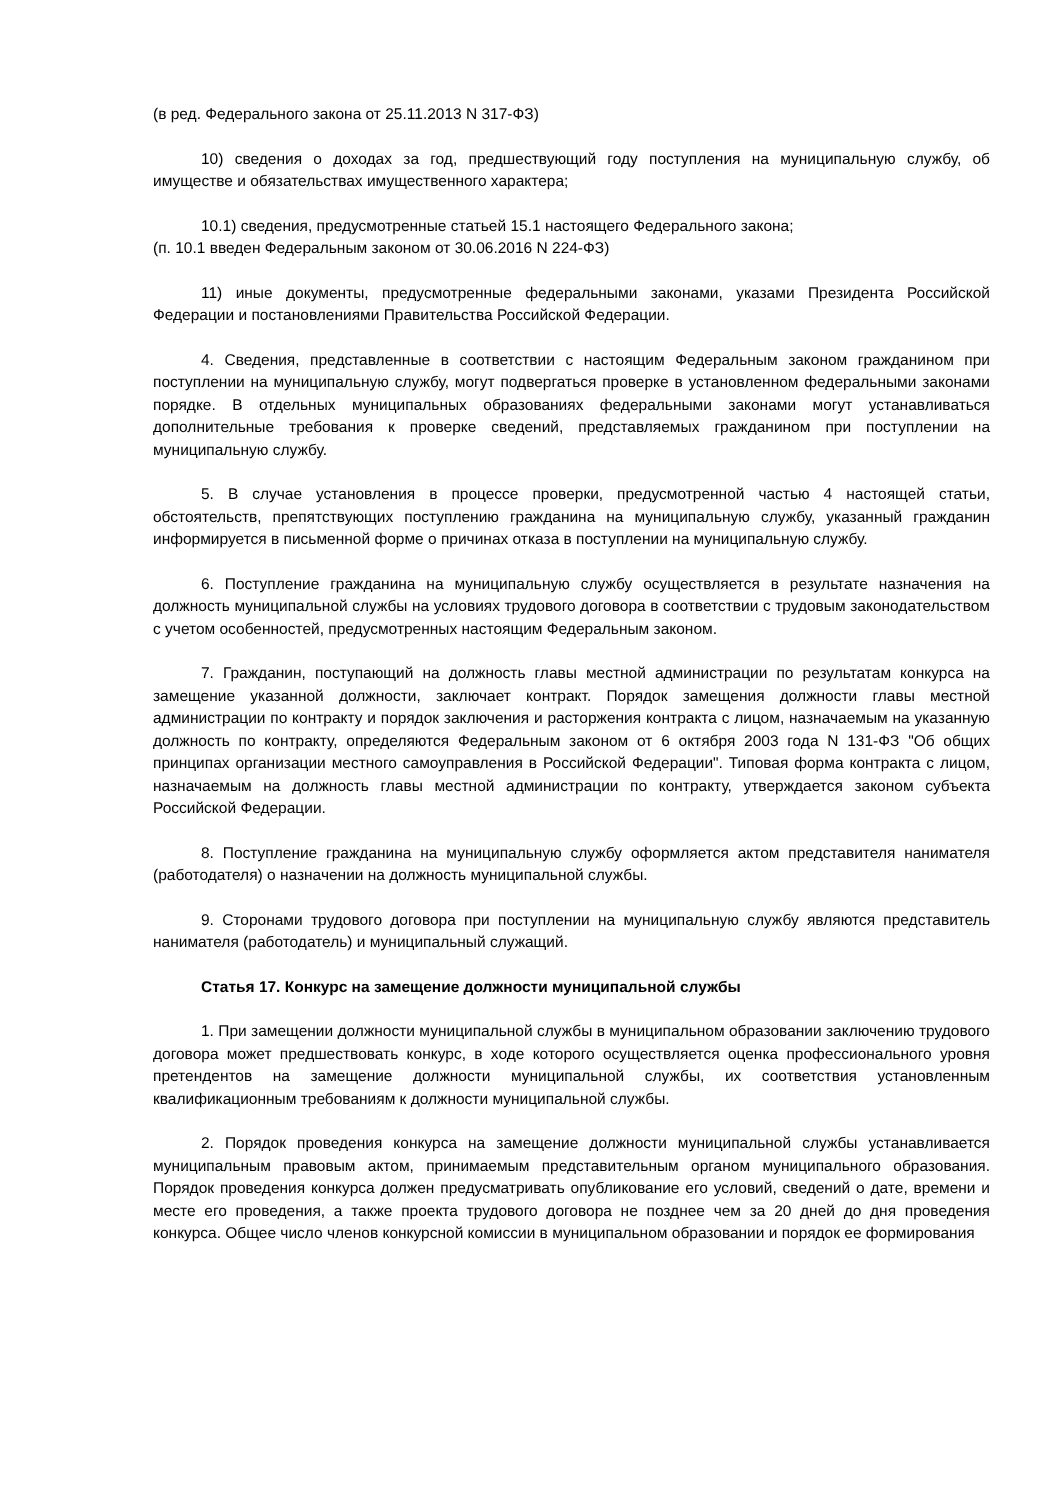(в ред. Федерального закона от 25.11.2013 N 317-ФЗ)
10) сведения о доходах за год, предшествующий году поступления на муниципальную службу, об имуществе и обязательствах имущественного характера;
10.1) сведения, предусмотренные статьей 15.1 настоящего Федерального закона;
(п. 10.1 введен Федеральным законом от 30.06.2016 N 224-ФЗ)
11) иные документы, предусмотренные федеральными законами, указами Президента Российской Федерации и постановлениями Правительства Российской Федерации.
4. Сведения, представленные в соответствии с настоящим Федеральным законом гражданином при поступлении на муниципальную службу, могут подвергаться проверке в установленном федеральными законами порядке. В отдельных муниципальных образованиях федеральными законами могут устанавливаться дополнительные требования к проверке сведений, представляемых гражданином при поступлении на муниципальную службу.
5. В случае установления в процессе проверки, предусмотренной частью 4 настоящей статьи, обстоятельств, препятствующих поступлению гражданина на муниципальную службу, указанный гражданин информируется в письменной форме о причинах отказа в поступлении на муниципальную службу.
6. Поступление гражданина на муниципальную службу осуществляется в результате назначения на должность муниципальной службы на условиях трудового договора в соответствии с трудовым законодательством с учетом особенностей, предусмотренных настоящим Федеральным законом.
7. Гражданин, поступающий на должность главы местной администрации по результатам конкурса на замещение указанной должности, заключает контракт. Порядок замещения должности главы местной администрации по контракту и порядок заключения и расторжения контракта с лицом, назначаемым на указанную должность по контракту, определяются Федеральным законом от 6 октября 2003 года N 131-ФЗ "Об общих принципах организации местного самоуправления в Российской Федерации". Типовая форма контракта с лицом, назначаемым на должность главы местной администрации по контракту, утверждается законом субъекта Российской Федерации.
8. Поступление гражданина на муниципальную службу оформляется актом представителя нанимателя (работодателя) о назначении на должность муниципальной службы.
9. Сторонами трудового договора при поступлении на муниципальную службу являются представитель нанимателя (работодатель) и муниципальный служащий.
Статья 17. Конкурс на замещение должности муниципальной службы
1. При замещении должности муниципальной службы в муниципальном образовании заключению трудового договора может предшествовать конкурс, в ходе которого осуществляется оценка профессионального уровня претендентов на замещение должности муниципальной службы, их соответствия установленным квалификационным требованиям к должности муниципальной службы.
2. Порядок проведения конкурса на замещение должности муниципальной службы устанавливается муниципальным правовым актом, принимаемым представительным органом муниципального образования. Порядок проведения конкурса должен предусматривать опубликование его условий, сведений о дате, времени и месте его проведения, а также проекта трудового договора не позднее чем за 20 дней до дня проведения конкурса. Общее число членов конкурсной комиссии в муниципальном образовании и порядок ее формирования